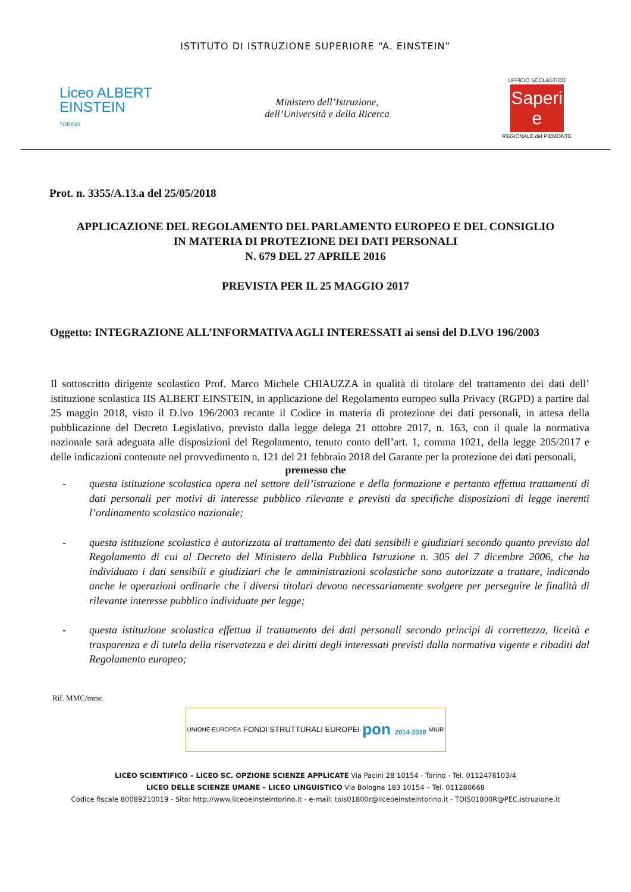ISTITUTO DI ISTRUZIONE SUPERIORE “A. EINSTEIN”
Liceo ALBERT
EINSTEIN
TORINO
Ministero dell’Istruzione,
dell’Università e della Ricerca
UFFICIO SCOLASTICO
Saperi e
REGIONALE del PIEMONTE
Prot. n. 3355/A.13.a del 25/05/2018
APPLICAZIONE DEL REGOLAMENTO DEL PARLAMENTO EUROPEO E DEL CONSIGLIO
IN MATERIA DI PROTEZIONE DEI DATI PERSONALI
N. 679 DEL 27 APRILE 2016
PREVISTA PER IL 25 MAGGIO 2017
Oggetto: INTEGRAZIONE ALL’INFORMATIVA AGLI INTERESSATI ai sensi del D.LVO 196/2003
Il sottoscritto dirigente scolastico Prof. Marco Michele CHIAUZZA in qualità di titolare del trattamento dei dati dell’ istituzione scolastica IIS ALBERT EINSTEIN, in applicazione del Regolamento europeo sulla Privacy (RGPD) a partire dal 25 maggio 2018, visto il D.lvo 196/2003 recante il Codice in materia di protezione dei dati personali, in attesa della pubblicazione del Decreto Legislativo, previsto dalla legge delega 21 ottobre 2017, n. 163, con il quale la normativa nazionale sarà adeguata alle disposizioni del Regolamento, tenuto conto dell’art. 1, comma 1021, della legge 205/2017 e delle indicazioni contenute nel provvedimento n. 121 del 21 febbraio 2018 del Garante per la protezione dei dati personali,
premesso che
- questa istituzione scolastica opera nel settore dell’istruzione e della formazione e pertanto effettua trattamenti di dati personali per motivi di interesse pubblico rilevante e previsti da specifiche disposizioni di legge inerenti l’ordinamento scolastico nazionale;
- questa istituzione scolastica è autorizzata al trattamento dei dati sensibili e giudiziari secondo quanto previsto dal Regolamento di cui al Decreto del Ministero della Pubblica Istruzione n. 305 del 7 dicembre 2006, che ha individuato i dati sensibili e giudiziari che le amministrazioni scolastiche sono autorizzate a trattare, indicando anche le operazioni ordinarie che i diversi titolari devono necessariamente svolgere per perseguire le finalità di rilevante interesse pubblico individuate per legge;
- questa istituzione scolastica effettua il trattamento dei dati personali secondo principi di correttezza, liceità e trasparenza e di tutela della riservatezza e dei diritti degli interessati previsti dalla normativa vigente e ribaditi dal Regolamento europeo;
Rif. MMC/mmc
UNIONE EUROPEA FONDI STRUTTURALI EUROPEI pon 2014-2020 MIUR
LICEO SCIENTIFICO – LICEO SC. OPZIONE SCIENZE APPLICATE Via Pacini 28 10154 - Torino - Tel. 0112476103/4
LICEO DELLE SCIENZE UMANE – LICEO LINGUISTICO Via Bologna 183 10154 – Tel. 011280668
Codice fiscale 80089210019 - Sito: http://www.liceoeinsteintorino.it - e-mail: tois01800r@liceoeinsteintorino.it - TOIS01800R@PEC.istruzione.it